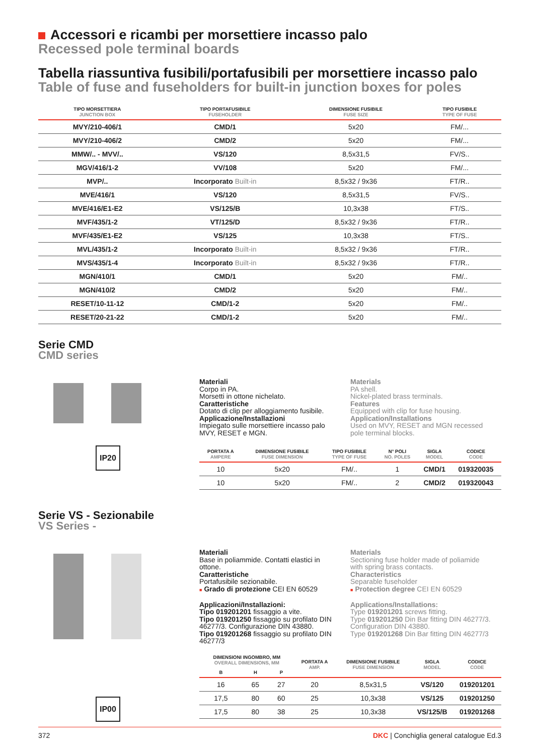Accessori e ricambi per morsettiere incasso palo
Recessed pole terminal boards
Tabella riassuntiva fusibili/portafusibili per morsettiere incasso palo
Table of fuse and fuseholders for built-in junction boxes for poles
| TIPO MORSETTIERA JUNCTION BOX | TIPO PORTAFUSIBILE FUSEHOLDER | DIMENSIONE FUSIBILE FUSE SIZE | TIPO FUSIBILE TYPE OF FUSE |
| --- | --- | --- | --- |
| MVY/210-406/1 | CMD/1 | 5x20 | FM/... |
| MVY/210-406/2 | CMD/2 | 5x20 | FM/... |
| MMW/.. - MVV/.. | VS/120 | 8,5x31,5 | FV/S.. |
| MGV/416/1-2 | VV/108 | 5x20 | FM/... |
| MVP/.. | Incorporato Built-in | 8,5x32 / 9x36 | FT/R.. |
| MVE/416/1 | VS/120 | 8,5x31,5 | FV/S.. |
| MVE/416/E1-E2 | VS/125/B | 10,3x38 | FT/S.. |
| MVF/435/1-2 | VT/125/D | 8,5x32 / 9x36 | FT/R.. |
| MVF/435/E1-E2 | VS/125 | 10,3x38 | FT/S.. |
| MVL/435/1-2 | Incorporato Built-in | 8,5x32 / 9x36 | FT/R.. |
| MVS/435/1-4 | Incorporato Built-in | 8,5x32 / 9x36 | FT/R.. |
| MGN/410/1 | CMD/1 | 5x20 | FM/.. |
| MGN/410/2 | CMD/2 | 5x20 | FM/.. |
| RESET/10-11-12 | CMD/1-2 | 5x20 | FM/.. |
| RESET/20-21-22 | CMD/1-2 | 5x20 | FM/.. |
Serie CMD
CMD series
IP20
Materiali
Corpo in PA.
Morsetti in ottone nichelato.
Caratteristiche
Dotato di clip per alloggiamento fusibile.
Applicazione/Installazioni
Impiegato sulle morsettiere incasso palo MVY, RESET e MGN.
Materials
PA shell.
Nickel-plated brass terminals.
Features
Equipped with clip for fuse housing.
Application/Installations
Used on MVY, RESET and MGN recessed pole terminal blocks.
| PORTATA A AMPERE | DIMENSIONE FUSIBILE FUSE DIMENSION | TIPO FUSIBILE TYPE OF FUSE | N° POLI NO. POLES | SIGLA MODEL | CODICE CODE |
| --- | --- | --- | --- | --- | --- |
| 10 | 5x20 | FM/.. | 1 | CMD/1 | 019320035 |
| 10 | 5x20 | FM/.. | 2 | CMD/2 | 019320043 |
Serie VS - Sezionabile
VS Series -
IP00
Materiali
Base in poliammide. Contatti elastici in ottone.
Caratteristiche
Portafusibile sezionabile.
■ Grado di protezione CEI EN 60529
Applicazioni/Installazioni:
Tipo 019201201 fissaggio a vite.
Tipo 019201250 fissaggio su profilato DIN 46277/3. Configurazione DIN 43880.
Tipo 019201268 fissaggio su profilato DIN 46277/3
Materials
Sectioning fuse holder made of poliamide with spring brass contacts.
Characteristics
Separable fuseholder
■ Protection degree CEI EN 60529
Applications/Installations:
Type 019201201 screws fitting.
Type 019201250 Din Bar fitting DIN 46277/3. Configuration DIN 43880.
Type 019201268 Din Bar fitting DIN 46277/3
| DIMENSIONI INGOMBRO, MM OVERALL DIMENSIONS, MM | | | PORTATA A AMP. | DIMENSIONE FUSIBILE FUSE DIMENSION | SIGLA MODEL | CODICE CODE |
| --- | --- | --- | --- | --- | --- | --- |
| B | H | P | | | | |
| 16 | 65 | 27 | 20 | 8,5x31,5 | VS/120 | 019201201 |
| 17,5 | 80 | 60 | 25 | 10,3x38 | VS/125 | 019201250 |
| 17,5 | 80 | 38 | 25 | 10,3x38 | VS/125/B | 019201268 |
372 DKC | Conchiglia general catalogue Ed.3